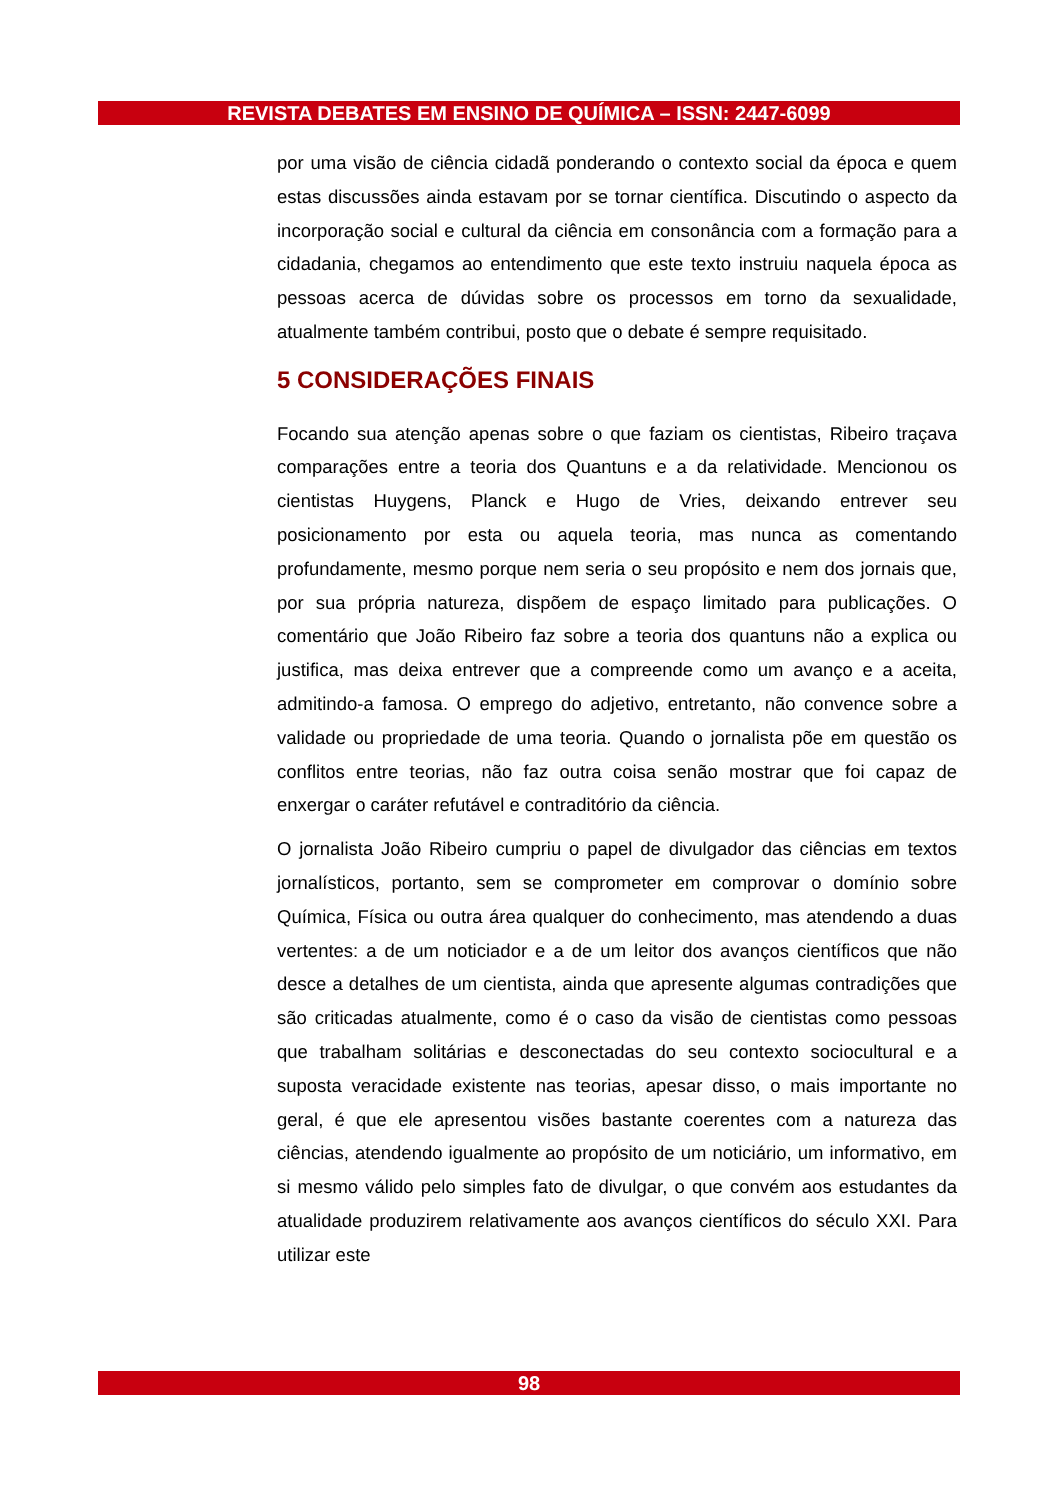REVISTA DEBATES EM ENSINO DE QUÍMICA – ISSN: 2447-6099
por uma visão de ciência cidadã ponderando o contexto social da época e quem estas discussões ainda estavam por se tornar científica. Discutindo o aspecto da incorporação social e cultural da ciência em consonância com a formação para a cidadania, chegamos ao entendimento que este texto instruiu naquela época as pessoas acerca de dúvidas sobre os processos em torno da sexualidade, atualmente também contribui, posto que o debate é sempre requisitado.
5 CONSIDERAÇÕES FINAIS
Focando sua atenção apenas sobre o que faziam os cientistas, Ribeiro traçava comparações entre a teoria dos Quantuns e a da relatividade. Mencionou os cientistas Huygens, Planck e Hugo de Vries, deixando entrever seu posicionamento por esta ou aquela teoria, mas nunca as comentando profundamente, mesmo porque nem seria o seu propósito e nem dos jornais que, por sua própria natureza, dispõem de espaço limitado para publicações. O comentário que João Ribeiro faz sobre a teoria dos quantuns não a explica ou justifica, mas deixa entrever que a compreende como um avanço e a aceita, admitindo-a famosa. O emprego do adjetivo, entretanto, não convence sobre a validade ou propriedade de uma teoria. Quando o jornalista põe em questão os conflitos entre teorias, não faz outra coisa senão mostrar que foi capaz de enxergar o caráter refutável e contraditório da ciência.
O jornalista João Ribeiro cumpriu o papel de divulgador das ciências em textos jornalísticos, portanto, sem se comprometer em comprovar o domínio sobre Química, Física ou outra área qualquer do conhecimento, mas atendendo a duas vertentes: a de um noticiador e a de um leitor dos avanços científicos que não desce a detalhes de um cientista, ainda que apresente algumas contradições que são criticadas atualmente, como é o caso da visão de cientistas como pessoas que trabalham solitárias e desconectadas do seu contexto sociocultural e a suposta veracidade existente nas teorias, apesar disso, o mais importante no geral, é que ele apresentou visões bastante coerentes com a natureza das ciências, atendendo igualmente ao propósito de um noticiário, um informativo, em si mesmo válido pelo simples fato de divulgar, o que convém aos estudantes da atualidade produzirem relativamente aos avanços científicos do século XXI. Para utilizar este
98